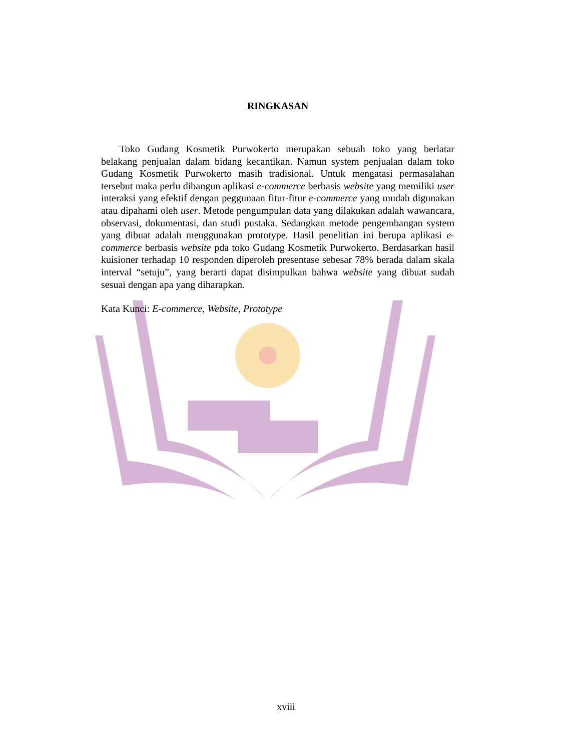RINGKASAN
Toko Gudang Kosmetik Purwokerto merupakan sebuah toko yang berlatar belakang penjualan dalam bidang kecantikan. Namun system penjualan dalam toko Gudang Kosmetik Purwokerto masih tradisional. Untuk mengatasi permasalahan tersebut maka perlu dibangun aplikasi e-commerce berbasis website yang memiliki user interaksi yang efektif dengan peggunaan fitur-fitur e-commerce yang mudah digunakan atau dipahami oleh user. Metode pengumpulan data yang dilakukan adalah wawancara, observasi, dokumentasi, dan studi pustaka. Sedangkan metode pengembangan system yang dibuat adalah menggunakan prototype. Hasil penelitian ini berupa aplikasi e-commerce berbasis website pda toko Gudang Kosmetik Purwokerto. Berdasarkan hasil kuisioner terhadap 10 responden diperoleh presentase sebesar 78% berada dalam skala interval “setuju”, yang berarti dapat disimpulkan bahwa website yang dibuat sudah sesuai dengan apa yang diharapkan.
Kata Kunci: E-commerce, Website, Prototype
xviii